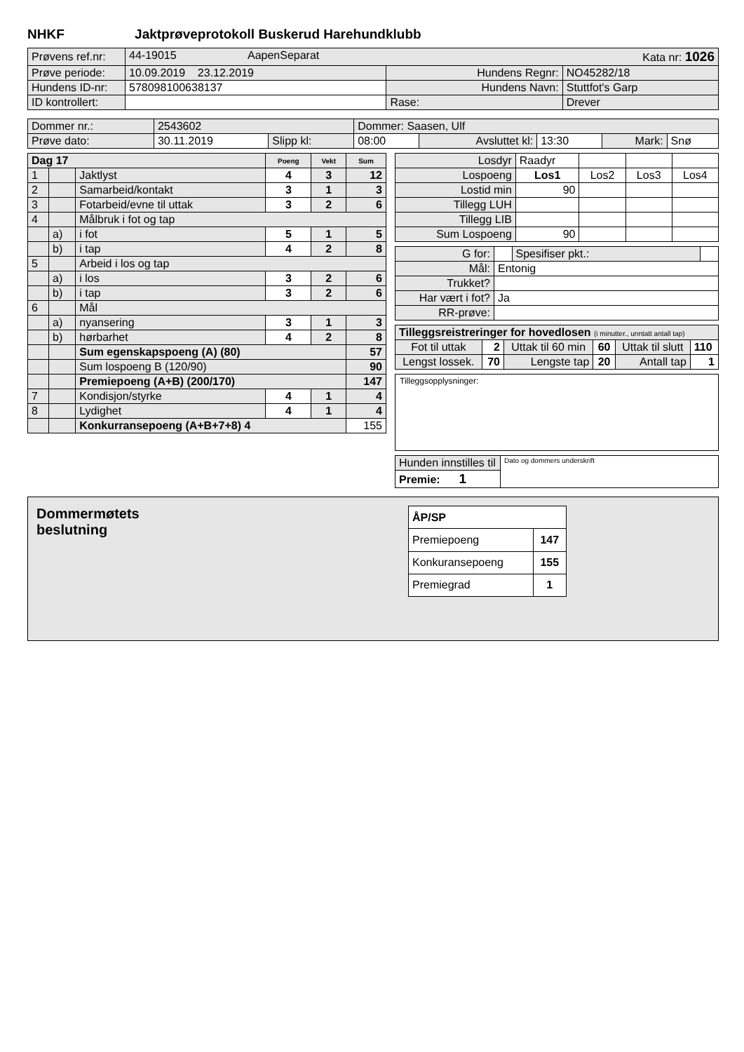NHKF Jaktprøveprotokoll Buskerud Harehundklubb
| Prøvens ref.nr: | 44-19015 AapenSeparat Kata nr: 1026 | | |
| Prøve periode: | 10.09.2019 23.12.2019 | Hundens Regnr: | NO45282/18 |
| Hundens ID-nr: | 578098100638137 | Hundens Navn: | Stuttfot's Garp |
| ID kontrollert: | | Rase: | Drever |
| Dommer nr.: | 2543602 | | Dommer: Saasen, Ulf | | | | |
| Prøve dato: | 30.11.2019 | Slipp kl: | 08:00 | Avsluttet kl: | 13:30 | Mark: | Snø |
| Dag 17 | | | Poeng | Vekt | Sum |
| --- | --- | --- | --- | --- | --- |
| 1 | | Jaktlyst | 4 | 3 | 12 |
| 2 | | Samarbeid/kontakt | 3 | 1 | 3 |
| 3 | | Fotarbeid/evne til uttak | 3 | 2 | 6 |
| 4 | | Målbruk i fot og tap | | | |
| | a) | i fot | 5 | 1 | 5 |
| | b) | i tap | 4 | 2 | 8 |
| 5 | | Arbeid i los og tap | | | |
| | a) | i los | 3 | 2 | 6 |
| | b) | i tap | 3 | 2 | 6 |
| 6 | | Mål | | | |
| | a) | nyansering | 3 | 1 | 3 |
| | b) | hørbarhet | 4 | 2 | 8 |
| | | Sum egenskapspoeng (A) (80) | | | 57 |
| | | Sum lospoeng B (120/90) | | | 90 |
| | | Premiepoeng (A+B) (200/170) | | | 147 |
| 7 | | Kondisjon/styrke | 4 | 1 | 4 |
| 8 | | Lydighet | 4 | 1 | 4 |
| | | Konkurransepoeng (A+B+7+8) 4 | | | 155 |
| Losdyr | Raadyr | | | |
| Lospoeng | Los1 | Los2 | Los3 | Los4 |
| Lostid min | 90 | | | |
| Tillegg LUH | | | | |
| Tillegg LIB | | | | |
| Sum Lospoeng | 90 | | | |
| G for: | | Spesifiser pkt.: | |
| Mål: | Entonig | | |
| Trukket? | | | |
| Har vært i fot? | Ja | | |
| RR-prøve: | | | |
| Tilleggsreistreringer for hovedlosen (i minutter., unntatt antall tap) | | | | | |
| Fot til uttak | 2 | Uttak til 60 min | 60 | Uttak til slutt | 110 |
| Lengst lossek. | 70 | Lengste tap | 20 | Antall tap | 1 |
Tilleggsopplysninger:
| Hunden innstilles til | Dato og dommers underskrift |
| Premie: 1 | |
Dommermøtets
beslutning
| ÅP/SP | |
| --- | --- |
| Premiepoeng | 147 |
| Konkuransepoeng | 155 |
| Premiegrad | 1 |